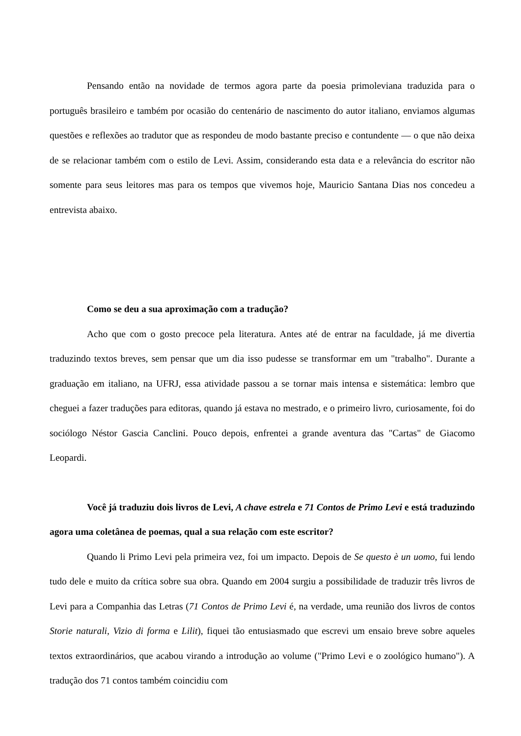Pensando então na novidade de termos agora parte da poesia primoleviana traduzida para o português brasileiro e também por ocasião do centenário de nascimento do autor italiano, enviamos algumas questões e reflexões ao tradutor que as respondeu de modo bastante preciso e contundente — o que não deixa de se relacionar também com o estilo de Levi. Assim, considerando esta data e a relevância do escritor não somente para seus leitores mas para os tempos que vivemos hoje, Mauricio Santana Dias nos concedeu a entrevista abaixo.
Como se deu a sua aproximação com a tradução?
Acho que com o gosto precoce pela literatura. Antes até de entrar na faculdade, já me divertia traduzindo textos breves, sem pensar que um dia isso pudesse se transformar em um "trabalho". Durante a graduação em italiano, na UFRJ, essa atividade passou a se tornar mais intensa e sistemática: lembro que cheguei a fazer traduções para editoras, quando já estava no mestrado, e o primeiro livro, curiosamente, foi do sociólogo Néstor Gascia Canclini. Pouco depois, enfrentei a grande aventura das "Cartas" de Giacomo Leopardi.
Você já traduziu dois livros de Levi, A chave estrela e 71 Contos de Primo Levi e está traduzindo agora uma coletânea de poemas, qual a sua relação com este escritor?
Quando li Primo Levi pela primeira vez, foi um impacto. Depois de Se questo è un uomo, fui lendo tudo dele e muito da crítica sobre sua obra. Quando em 2004 surgiu a possibilidade de traduzir três livros de Levi para a Companhia das Letras (71 Contos de Primo Levi é, na verdade, uma reunião dos livros de contos Storie naturali, Vizio di forma e Lilit), fiquei tão entusiasmado que escrevi um ensaio breve sobre aqueles textos extraordinários, que acabou virando a introdução ao volume ("Primo Levi e o zoológico humano"). A tradução dos 71 contos também coincidiu com